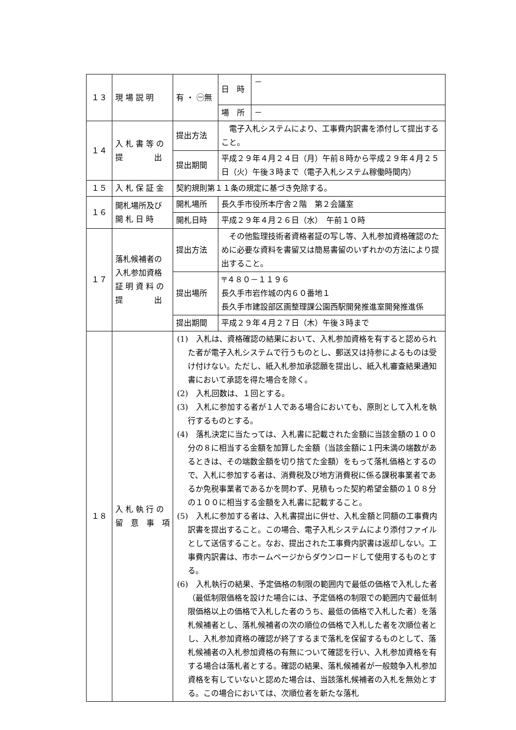| １３ | 現 場 説 明 | 有 ・ ㊀無 | 日 時 | － |
| | | | 場 所 | － |
| １４ | 入 札 書 等 の 提 出 | 提出方法 | 電子入札システムにより、工事費内訳書を添付して提出すること。 | |
| | | 提出期間 | 平成２９年４月２４日（月）午前８時から平成２９年４月２５日（火）午後３時まで（電子入札システム稼働時間内） | |
| １５ | 入 札 保 証 金 | 契約規則第１１条の規定に基づき免除する。 | | |
| １６ | 開札場所及び 開 札 日 時 | 開札場所 | 長久手市役所本庁舎２階 第２会議室 | |
| | | 開札日時 | 平成２９年４月２６日（水） 午前１０時 | |
| １７ | 落札候補者の 入札参加資格 証 明 資 料 の 提 出 | 提出方法 | その他監理技術者資格者証の写し等、入札参加資格確認のために必要な資料を書留又は簡易書留のいずれかの方法により提出すること。 | |
| | | 提出場所 | 〒４８０－１１９６ 長久手市岩作城の内６０番地１ 長久手市建設部区画整理課公園西駅開発推進室開発推進係 | |
| | | 提出期間 | 平成２９年４月２７日（木）午後３時まで | |
| １８ | 入 札 執 行 の 留 意 事 項 | (1) 入札は、資格確認の結果において、入札参加資格を有すると認められた者が電子入札システムで行うものとし、郵送又は持参によるものは受け付けない。ただし、紙入札参加承認願を提出し、紙入札審査結果通知書において承認を得た場合を除く。 (2) 入札回数は、１回とする。 (3) 入札に参加する者が１人である場合においても、原則として入札を執行するものとする。 (4) 落札決定に当たっては、入札書に記載された金額に当該金額の１００分の８に相当する金額を加算した金額（当該金額に１円未満の端数があるときは、その端数金額を切り捨てた金額）をもって落札価格とするので、入札に参加する者は、消費税及び地方消費税に係る課税事業者であるか免税事業者であるかを問わず、見積もった契約希望金額の１０８分の１００に相当する金額を入札書に記載すること。 (5) 入札に参加する者は、入札書提出に併せ、入札金額と同額の工事費内訳書を提出すること。この場合、電子入札システムにより添付ファイルとして送信すること。なお、提出された工事費内訳書は返却しない。工事費内訳書は、市ホームページからダウンロードして使用するものとする。 (6) 入札執行の結果、予定価格の制限の範囲内で最低の価格で入札した者（最低制限価格を設けた場合には、予定価格の制限での範囲内で最低制限価格以上の価格で入札した者のうち、最低の価格で入札した者）を落札候補者とし、落札候補者の次の順位の価格で入札した者を次順位者とし、入札参加資格の確認が終了するまで落札を保留するものとして、落札候補者の入札参加資格の有無について確認を行い、入札参加資格を有する場合は落札者とする。確認の結果、落札候補者が一般競争入札参加資格を有していないと認めた場合は、当該落札候補者の入札を無効とする。この場合においては、次順位者を新たな落札 | | |